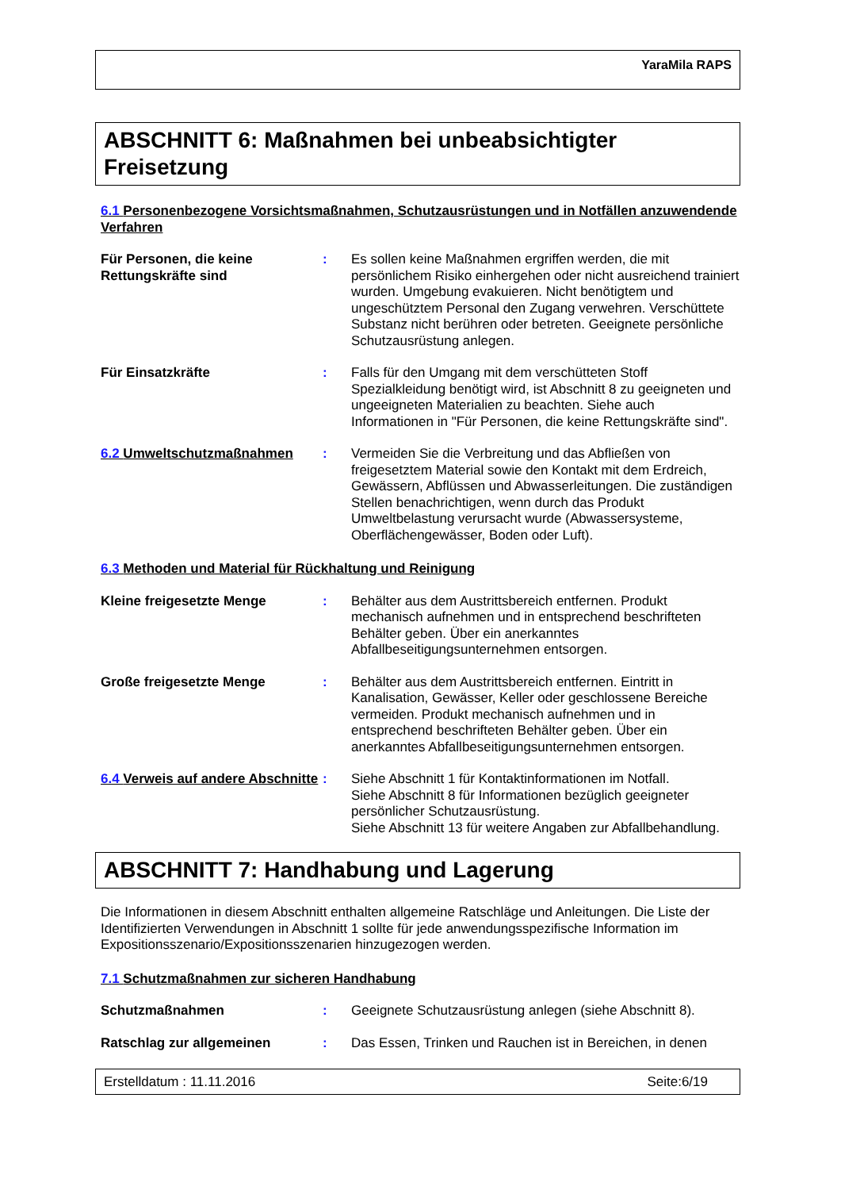YaraMila RAPS
ABSCHNITT 6: Maßnahmen bei unbeabsichtigter Freisetzung
6.1 Personenbezogene Vorsichtsmaßnahmen, Schutzausrüstungen und in Notfällen anzuwendende Verfahren
Für Personen, die keine Rettungskräfte sind
: Es sollen keine Maßnahmen ergriffen werden, die mit persönlichem Risiko einhergehen oder nicht ausreichend trainiert wurden. Umgebung evakuieren. Nicht benötigtem und ungeschütztem Personal den Zugang verwehren. Verschüttete Substanz nicht berühren oder betreten. Geeignete persönliche Schutzausrüstung anlegen.
Für Einsatzkräfte : Falls für den Umgang mit dem verschütteten Stoff Spezialkleidung benötigt wird, ist Abschnitt 8 zu geeigneten und ungeeigneten Materialien zu beachten. Siehe auch Informationen in "Für Personen, die keine Rettungskräfte sind".
6.2 Umweltschutzmaßnahmen : Vermeiden Sie die Verbreitung und das Abfließen von freigesetztem Material sowie den Kontakt mit dem Erdreich, Gewässern, Abflüssen und Abwasserleitungen. Die zuständigen Stellen benachrichtigen, wenn durch das Produkt Umweltbelastung verursacht wurde (Abwassersysteme, Oberflächengewässer, Boden oder Luft).
6.3 Methoden und Material für Rückhaltung und Reinigung
Kleine freigesetzte Menge : Behälter aus dem Austrittsbereich entfernen. Produkt mechanisch aufnehmen und in entsprechend beschrifteten Behälter geben. Über ein anerkanntes Abfallbeseitigungsunternehmen entsorgen.
Große freigesetzte Menge : Behälter aus dem Austrittsbereich entfernen. Eintritt in Kanalisation, Gewässer, Keller oder geschlossene Bereiche vermeiden. Produkt mechanisch aufnehmen und in entsprechend beschrifteten Behälter geben. Über ein anerkanntes Abfallbeseitigungsunternehmen entsorgen.
6.4 Verweis auf andere Abschnitte
: Siehe Abschnitt 1 für Kontaktinformationen im Notfall.
Siehe Abschnitt 8 für Informationen bezüglich geeigneter persönlicher Schutzausrüstung.
Siehe Abschnitt 13 für weitere Angaben zur Abfallbehandlung.
ABSCHNITT 7: Handhabung und Lagerung
Die Informationen in diesem Abschnitt enthalten allgemeine Ratschläge und Anleitungen. Die Liste der Identifizierten Verwendungen in Abschnitt 1 sollte für jede anwendungsspezifische Information im Expositionsszenario/Expositionsszenarien hinzugezogen werden.
7.1 Schutzmaßnahmen zur sicheren Handhabung
Schutzmaßnahmen : Geeignete Schutzausrüstung anlegen (siehe Abschnitt 8).
Ratschlag zur allgemeinen : Das Essen, Trinken und Rauchen ist in Bereichen, in denen
Erstelldatum : 11.11.2016 Seite:6/19